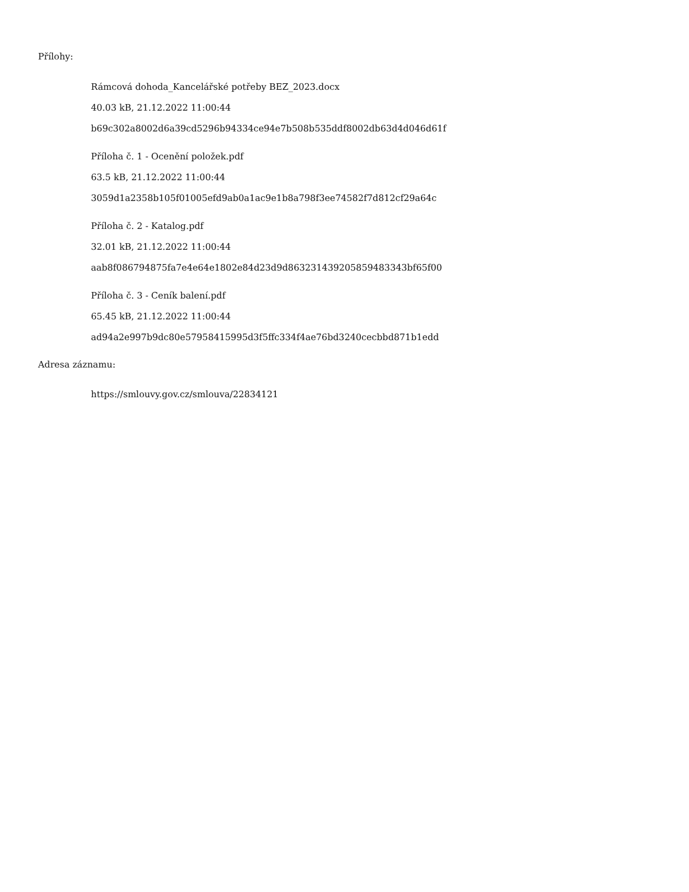Přílohy:
Rámcová dohoda_Kancelářské potřeby BEZ_2023.docx
40.03 kB, 21.12.2022 11:00:44
b69c302a8002d6a39cd5296b94334ce94e7b508b535ddf8002db63d4d046d61f
Příloha č. 1 - Ocenění položek.pdf
63.5 kB, 21.12.2022 11:00:44
3059d1a2358b105f01005efd9ab0a1ac9e1b8a798f3ee74582f7d812cf29a64c
Příloha č. 2 - Katalog.pdf
32.01 kB, 21.12.2022 11:00:44
aab8f086794875fa7e4e64e1802e84d23d9d863231439205859483343bf65f00
Příloha č. 3 - Ceník balení.pdf
65.45 kB, 21.12.2022 11:00:44
ad94a2e997b9dc80e57958415995d3f5ffc334f4ae76bd3240cecbbd871b1edd
Adresa záznamu:
https://smlouvy.gov.cz/smlouva/22834121